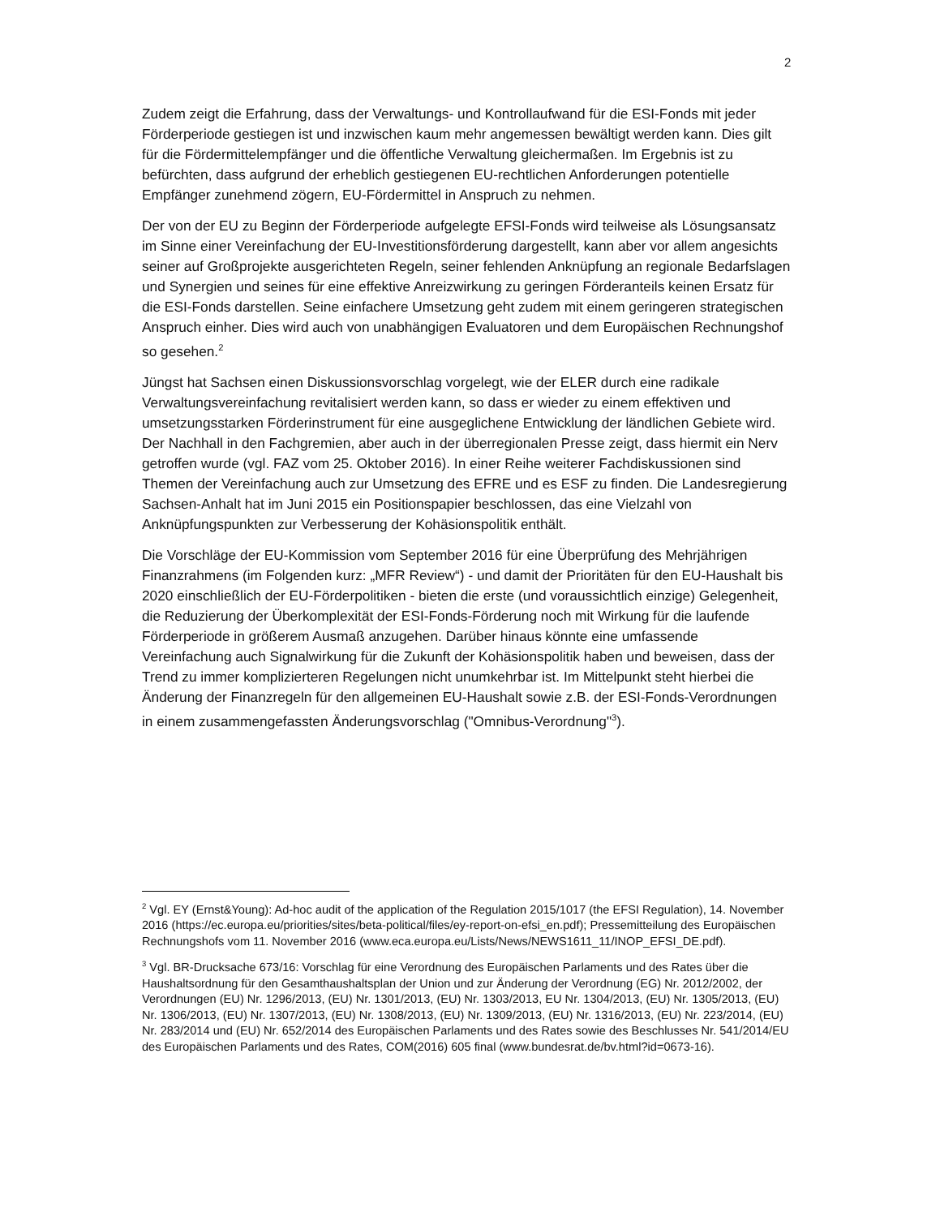2
Zudem zeigt die Erfahrung, dass der Verwaltungs- und Kontrollaufwand für die ESI-Fonds mit jeder Förderperiode gestiegen ist und inzwischen kaum mehr angemessen bewältigt werden kann. Dies gilt für die Fördermittelempfänger und die öffentliche Verwaltung gleichermaßen. Im Ergebnis ist zu befürchten, dass aufgrund der erheblich gestiegenen EU-rechtlichen Anforderungen potentielle Empfänger zunehmend zögern, EU-Fördermittel in Anspruch zu nehmen.
Der von der EU zu Beginn der Förderperiode aufgelegte EFSI-Fonds wird teilweise als Lösungsansatz im Sinne einer Vereinfachung der EU-Investitionsförderung dargestellt, kann aber vor allem angesichts seiner auf Großprojekte ausgerichteten Regeln, seiner fehlenden Anknüpfung an regionale Bedarfslagen und Synergien und seines für eine effektive Anreizwirkung zu geringen Förderanteils keinen Ersatz für die ESI-Fonds darstellen. Seine einfachere Umsetzung geht zudem mit einem geringeren strategischen Anspruch einher. Dies wird auch von unabhängigen Evaluatoren und dem Europäischen Rechnungshof so gesehen.<sup>2</sup>
Jüngst hat Sachsen einen Diskussionsvorschlag vorgelegt, wie der ELER durch eine radikale Verwaltungsvereinfachung revitalisiert werden kann, so dass er wieder zu einem effektiven und umsetzungsstarken Förderinstrument für eine ausgeglichene Entwicklung der ländlichen Gebiete wird. Der Nachhall in den Fachgremien, aber auch in der überregionalen Presse zeigt, dass hiermit ein Nerv getroffen wurde (vgl. FAZ vom 25. Oktober 2016). In einer Reihe weiterer Fachdiskussionen sind Themen der Vereinfachung auch zur Umsetzung des EFRE und es ESF zu finden. Die Landesregierung Sachsen-Anhalt hat im Juni 2015 ein Positionspapier beschlossen, das eine Vielzahl von Anknüpfungspunkten zur Verbesserung der Kohäsionspolitik enthält.
Die Vorschläge der EU-Kommission vom September 2016 für eine Überprüfung des Mehrjährigen Finanzrahmens (im Folgenden kurz: „MFR Review“) - und damit der Prioritäten für den EU-Haushalt bis 2020 einschließlich der EU-Förderpolitiken - bieten die erste (und voraussichtlich einzige) Gelegenheit, die Reduzierung der Überkomplexität der ESI-Fonds-Förderung noch mit Wirkung für die laufende Förderperiode in größerem Ausmaß anzugehen. Darüber hinaus könnte eine umfassende Vereinfachung auch Signalwirkung für die Zukunft der Kohäsionspolitik haben und beweisen, dass der Trend zu immer komplizierteren Regelungen nicht unumkehrbar ist. Im Mittelpunkt steht hierbei die Änderung der Finanzregeln für den allgemeinen EU-Haushalt sowie z.B. der ESI-Fonds-Verordnungen in einem zusammengefassten Änderungsvorschlag ("Omnibus-Verordnung"<sup>3</sup>).
<sup>2</sup> Vgl. EY (Ernst&Young): Ad-hoc audit of the application of the Regulation 2015/1017 (the EFSI Regulation), 14. November 2016 (https://ec.europa.eu/priorities/sites/beta-political/files/ey-report-on-efsi_en.pdf); Pressemitteilung des Europäischen Rechnungshofs vom 11. November 2016 (www.eca.europa.eu/Lists/News/NEWS1611_11/INOP_EFSI_DE.pdf).
<sup>3</sup> Vgl. BR-Drucksache 673/16: Vorschlag für eine Verordnung des Europäischen Parlaments und des Rates über die Haushaltsordnung für den Gesamthaushaltsplan der Union und zur Änderung der Verordnung (EG) Nr. 2012/2002, der Verordnungen (EU) Nr. 1296/2013, (EU) Nr. 1301/2013, (EU) Nr. 1303/2013, EU Nr. 1304/2013, (EU) Nr. 1305/2013, (EU) Nr. 1306/2013, (EU) Nr. 1307/2013, (EU) Nr. 1308/2013, (EU) Nr. 1309/2013, (EU) Nr. 1316/2013, (EU) Nr. 223/2014, (EU) Nr. 283/2014 und (EU) Nr. 652/2014 des Europäischen Parlaments und des Rates sowie des Beschlusses Nr. 541/2014/EU des Europäischen Parlaments und des Rates, COM(2016) 605 final (www.bundesrat.de/bv.html?id=0673-16).